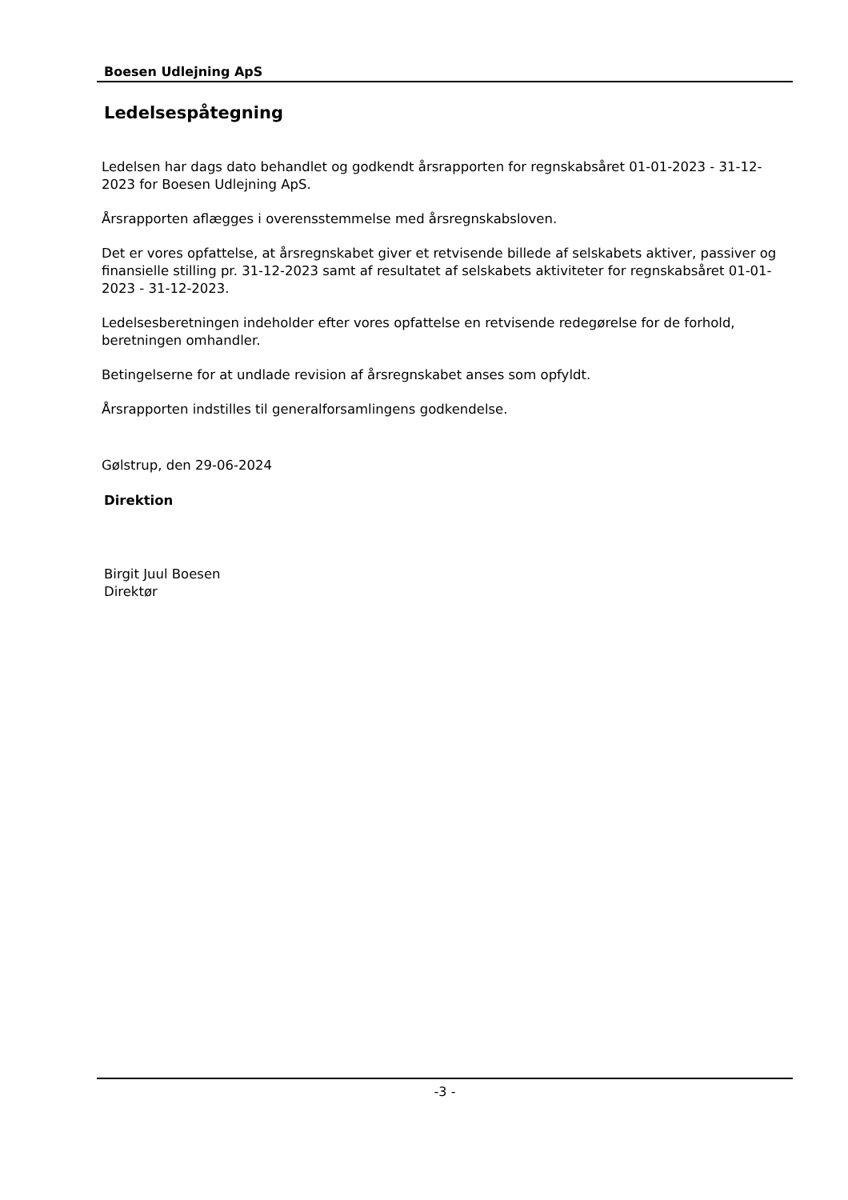Boesen Udlejning ApS
Ledelsespåtegning
Ledelsen har dags dato behandlet og godkendt årsrapporten for regnskabsåret 01-01-2023 - 31-12-2023 for Boesen Udlejning ApS.
Årsrapporten aflægges i overensstemmelse med årsregnskabsloven.
Det er vores opfattelse, at årsregnskabet giver et retvisende billede af selskabets aktiver, passiver og finansielle stilling pr. 31-12-2023 samt af resultatet af selskabets aktiviteter for regnskabsåret 01-01-2023 - 31-12-2023.
Ledelsesberetningen indeholder efter vores opfattelse en retvisende redegørelse for de forhold, beretningen omhandler.
Betingelserne for at undlade revision af årsregnskabet anses som opfyldt.
Årsrapporten indstilles til generalforsamlingens godkendelse.
Gølstrup, den 29-06-2024
Direktion
Birgit Juul Boesen
Direktør
-3 -